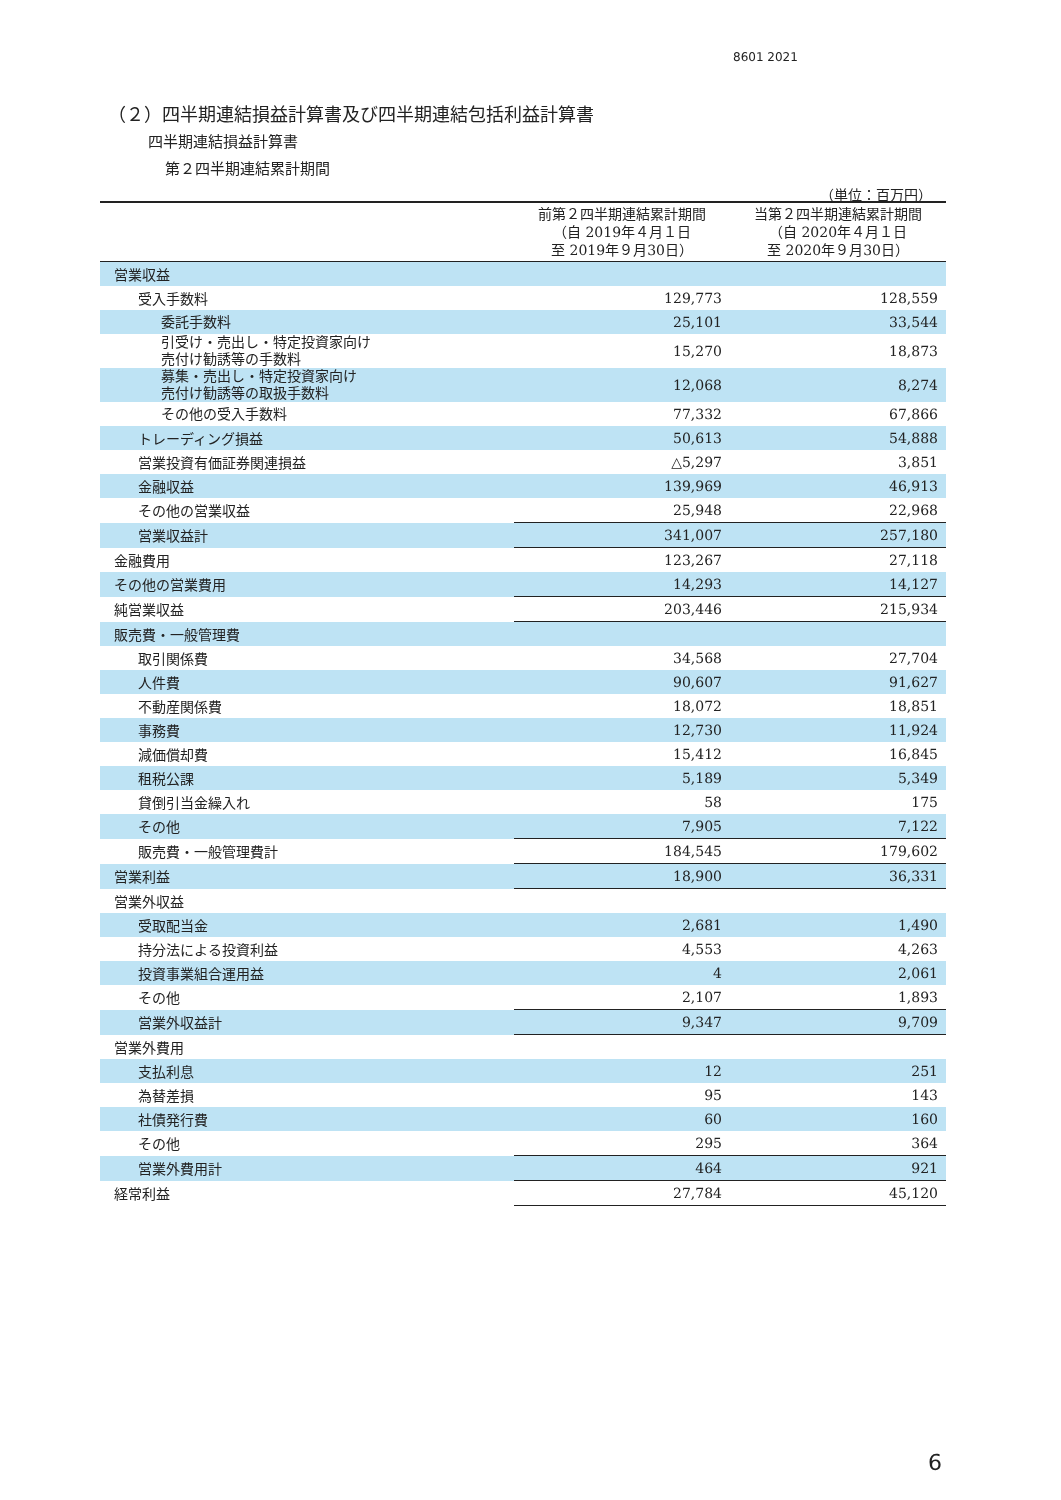8601 2021
（２）四半期連結損益計算書及び四半期連結包括利益計算書
四半期連結損益計算書
第２四半期連結累計期間
（単位：百万円）
| | 前第２四半期連結累計期間 （自 2019年４月１日 至 2019年９月30日） | 当第２四半期連結累計期間 （自 2020年４月１日 至 2020年９月30日） |
| --- | --- | --- |
| 営業収益 | | |
| 受入手数料 | 129,773 | 128,559 |
| 委託手数料 | 25,101 | 33,544 |
| 引受け・売出し・特定投資家向け 売付け勧誘等の手数料 | 15,270 | 18,873 |
| 募集・売出し・特定投資家向け 売付け勧誘等の取扱手数料 | 12,068 | 8,274 |
| その他の受入手数料 | 77,332 | 67,866 |
| トレーディング損益 | 50,613 | 54,888 |
| 営業投資有価証券関連損益 | △5,297 | 3,851 |
| 金融収益 | 139,969 | 46,913 |
| その他の営業収益 | 25,948 | 22,968 |
| 営業収益計 | 341,007 | 257,180 |
| 金融費用 | 123,267 | 27,118 |
| その他の営業費用 | 14,293 | 14,127 |
| 純営業収益 | 203,446 | 215,934 |
| 販売費・一般管理費 | | |
| 取引関係費 | 34,568 | 27,704 |
| 人件費 | 90,607 | 91,627 |
| 不動産関係費 | 18,072 | 18,851 |
| 事務費 | 12,730 | 11,924 |
| 減価償却費 | 15,412 | 16,845 |
| 租税公課 | 5,189 | 5,349 |
| 貸倒引当金繰入れ | 58 | 175 |
| その他 | 7,905 | 7,122 |
| 販売費・一般管理費計 | 184,545 | 179,602 |
| 営業利益 | 18,900 | 36,331 |
| 営業外収益 | | |
| 受取配当金 | 2,681 | 1,490 |
| 持分法による投資利益 | 4,553 | 4,263 |
| 投資事業組合運用益 | 4 | 2,061 |
| その他 | 2,107 | 1,893 |
| 営業外収益計 | 9,347 | 9,709 |
| 営業外費用 | | |
| 支払利息 | 12 | 251 |
| 為替差損 | 95 | 143 |
| 社債発行費 | 60 | 160 |
| その他 | 295 | 364 |
| 営業外費用計 | 464 | 921 |
| 経常利益 | 27,784 | 45,120 |
6